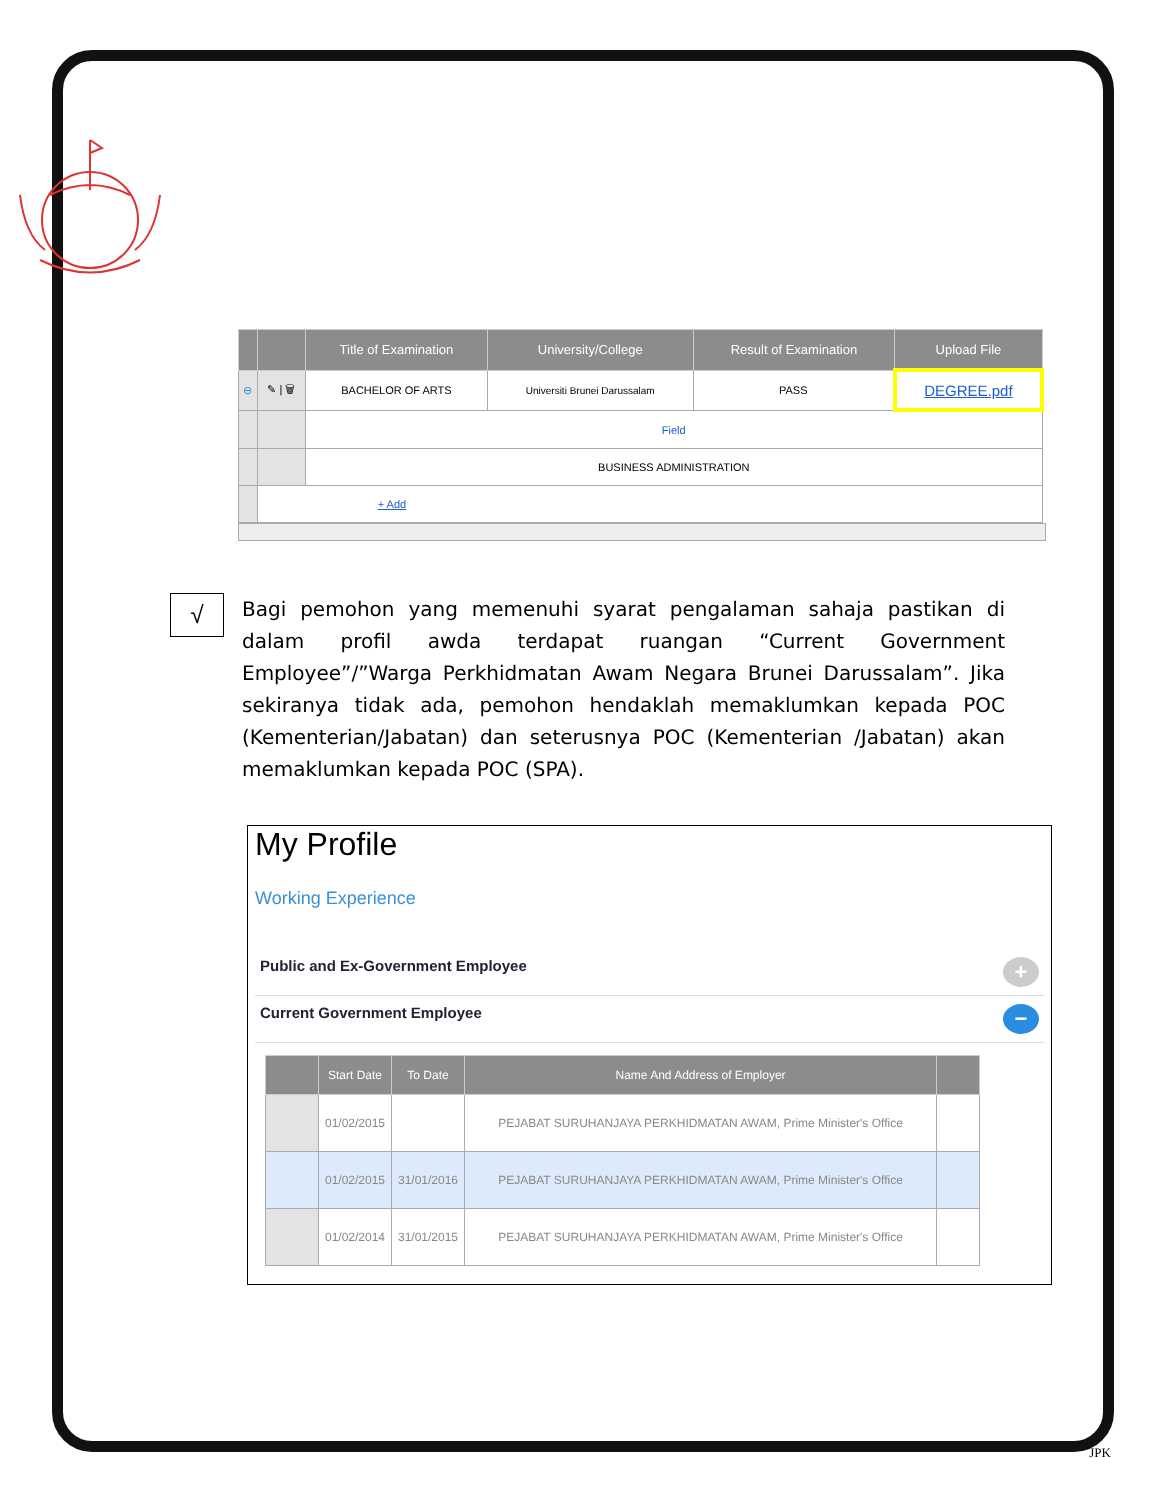| | | Title of Examination | University/College | Result of Examination | Upload File |
| --- | --- | --- | --- | --- | --- |
| ⊖ | ✎ / 🗑 | BACHELOR OF ARTS | Universiti Brunei Darussalam | PASS | DEGREE.pdf |
| | | Field | | | |
| | | BUSINESS ADMINISTRATION | | | |
| | + Add | | | | |
√
Bagi pemohon yang memenuhi syarat pengalaman sahaja pastikan di dalam profil awda terdapat ruangan “Current Government Employee”/”Warga Perkhidmatan Awam Negara Brunei Darussalam”. Jika sekiranya tidak ada, pemohon hendaklah memaklumkan kepada POC (Kementerian/Jabatan) dan seterusnya POC (Kementerian /Jabatan) akan memaklumkan kepada POC (SPA).
My Profile
Working Experience
Public and Ex-Government Employee +
Current Government Employee −
| | Start Date | To Date | Name And Address of Employer | |
| --- | --- | --- | --- | --- |
| | 01/02/2015 | | PEJABAT SURUHANJAYA PERKHIDMATAN AWAM, Prime Minister's Office | |
| | 01/02/2015 | 31/01/2016 | PEJABAT SURUHANJAYA PERKHIDMATAN AWAM, Prime Minister's Office | |
| | 01/02/2014 | 31/01/2015 | PEJABAT SURUHANJAYA PERKHIDMATAN AWAM, Prime Minister's Office | |
JPK